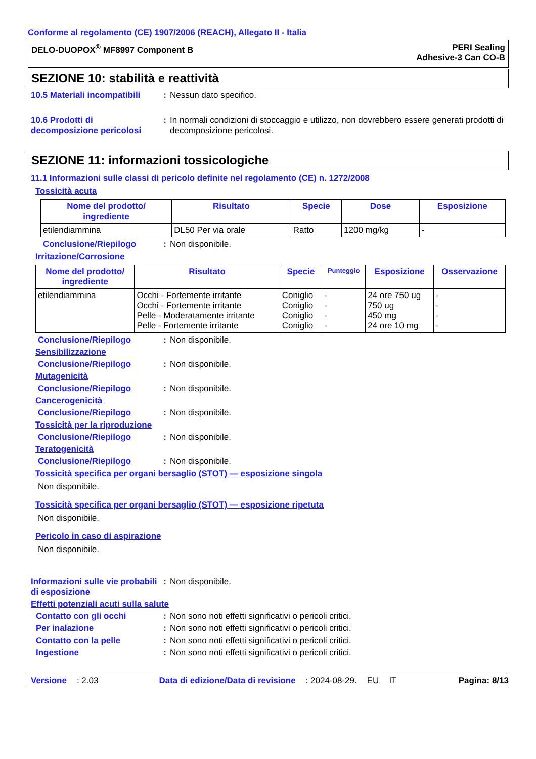Conforme al regolamento (CE) 1907/2006 (REACH), Allegato II - Italia
DELO-DUOPOX<sup>®</sup> MF8997 Component B
PERI Sealing
Adhesive-3 Can CO-B
SEZIONE 10: stabilità e reattività
10.5 Materiali incompatibili
: Nessun dato specifico.
10.6 Prodotti di decomposizione pericolosi
: In normali condizioni di stoccaggio e utilizzo, non dovrebbero essere generati prodotti di decomposizione pericolosi.
SEZIONE 11: informazioni tossicologiche
11.1 Informazioni sulle classi di pericolo definite nel regolamento (CE) n. 1272/2008
Tossicità acuta
| Nome del prodotto/ ingrediente | Risultato | Specie | Dose | Esposizione |
| --- | --- | --- | --- | --- |
| etilendiammina | DL50 Per via orale | Ratto | 1200 mg/kg | - |
Conclusione/Riepilogo : Non disponibile.
Irritazione/Corrosione
| Nome del prodotto/ ingrediente | Risultato | Specie | Punteggio | Esposizione | Osservazione |
| --- | --- | --- | --- | --- | --- |
| etilendiammina | Occhi - Fortemente irritante Occhi - Fortemente irritante Pelle - Moderatamente irritante Pelle - Fortemente irritante | Coniglio Coniglio Coniglio Coniglio | - - - - | 24 ore 750 ug 750 ug 450 mg 24 ore 10 mg | - - - - |
Conclusione/Riepilogo : Non disponibile.
Sensibilizzazione
Conclusione/Riepilogo : Non disponibile.
Mutagenicità
Conclusione/Riepilogo : Non disponibile.
Cancerogenicità
Conclusione/Riepilogo : Non disponibile.
Tossicità per la riproduzione
Conclusione/Riepilogo : Non disponibile.
Teratogenicità
Conclusione/Riepilogo : Non disponibile.
Tossicità specifica per organi bersaglio (STOT) — esposizione singola
Non disponibile.
Tossicità specifica per organi bersaglio (STOT) — esposizione ripetuta
Non disponibile.
Pericolo in caso di aspirazione
Non disponibile.
Informazioni sulle vie probabili di esposizione
: Non disponibile.
Effetti potenziali acuti sulla salute
Contatto con gli occhi : Non sono noti effetti significativi o pericoli critici.
Per inalazione : Non sono noti effetti significativi o pericoli critici.
Contatto con la pelle : Non sono noti effetti significativi o pericoli critici.
Ingestione : Non sono noti effetti significativi o pericoli critici.
Versione: 2.03 Data di edizione/Data di revisione: 2024-08-29. EU IT Pagina: 8/13